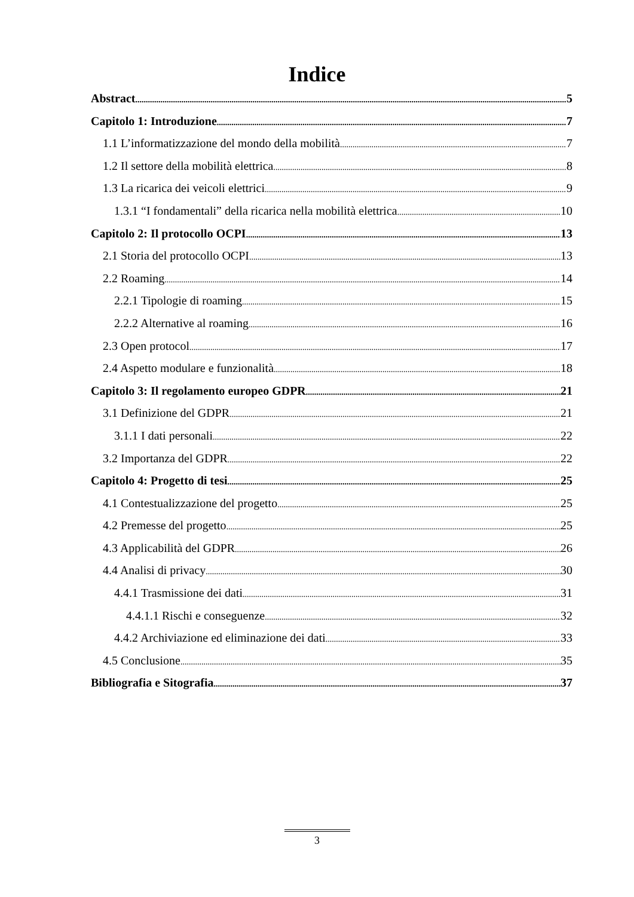Indice
Abstract 5
Capitolo 1: Introduzione 7
1.1 L’informatizzazione del mondo della mobilità 7
1.2 Il settore della mobilità elettrica 8
1.3 La ricarica dei veicoli elettrici 9
1.3.1 “I fondamentali” della ricarica nella mobilità elettrica 10
Capitolo 2: Il protocollo OCPI 13
2.1 Storia del protocollo OCPI 13
2.2 Roaming 14
2.2.1 Tipologie di roaming 15
2.2.2 Alternative al roaming 16
2.3 Open protocol 17
2.4 Aspetto modulare e funzionalità 18
Capitolo 3: Il regolamento europeo GDPR 21
3.1 Definizione del GDPR 21
3.1.1 I dati personali 22
3.2 Importanza del GDPR 22
Capitolo 4: Progetto di tesi 25
4.1 Contestualizzazione del progetto 25
4.2 Premesse del progetto 25
4.3 Applicabilità del GDPR 26
4.4 Analisi di privacy 30
4.4.1 Trasmissione dei dati 31
4.4.1.1 Rischi e conseguenze 32
4.4.2 Archiviazione ed eliminazione dei dati 33
4.5 Conclusione 35
Bibliografia e Sitografia 37
3